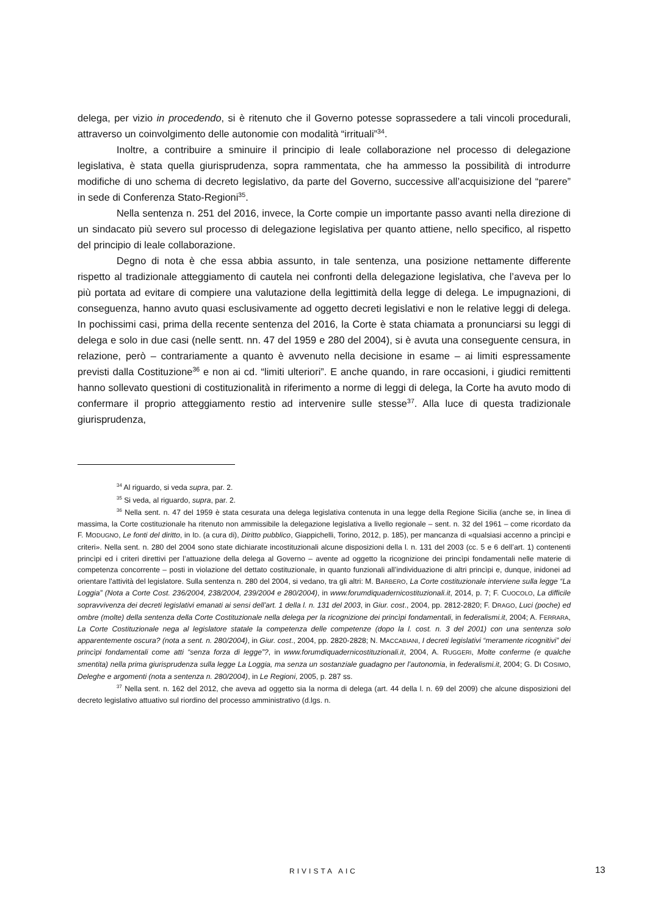delega, per vizio in procedendo, si è ritenuto che il Governo potesse soprassedere a tali vincoli procedurali, attraverso un coinvolgimento delle autonomie con modalità “irrituali”<sup>34</sup>.
Inoltre, a contribuire a sminuire il principio di leale collaborazione nel processo di delegazione legislativa, è stata quella giurisprudenza, sopra rammentata, che ha ammesso la possibilità di introdurre modifiche di uno schema di decreto legislativo, da parte del Governo, successive all’acquisizione del “parere” in sede di Conferenza Stato-Regioni<sup>35</sup>.
Nella sentenza n. 251 del 2016, invece, la Corte compie un importante passo avanti nella direzione di un sindacato più severo sul processo di delegazione legislativa per quanto attiene, nello specifico, al rispetto del principio di leale collaborazione.
Degno di nota è che essa abbia assunto, in tale sentenza, una posizione nettamente differente rispetto al tradizionale atteggiamento di cautela nei confronti della delegazione legislativa, che l’aveva per lo più portata ad evitare di compiere una valutazione della legittimità della legge di delega. Le impugnazioni, di conseguenza, hanno avuto quasi esclusivamente ad oggetto decreti legislativi e non le relative leggi di delega. In pochissimi casi, prima della recente sentenza del 2016, la Corte è stata chiamata a pronunciarsi su leggi di delega e solo in due casi (nelle sentt. nn. 47 del 1959 e 280 del 2004), si è avuta una conseguente censura, in relazione, però – contrariamente a quanto è avvenuto nella decisione in esame – ai limiti espressamente previsti dalla Costituzione<sup>36</sup> e non ai cd. “limiti ulteriori”. E anche quando, in rare occasioni, i giudici remittenti hanno sollevato questioni di costituzionalità in riferimento a norme di leggi di delega, la Corte ha avuto modo di confermare il proprio atteggiamento restio ad intervenire sulle stesse<sup>37</sup>. Alla luce di questa tradizionale giurisprudenza,
<sup>34</sup> Al riguardo, si veda supra, par. 2.
<sup>35</sup> Si veda, al riguardo, supra, par. 2.
<sup>36</sup> Nella sent. n. 47 del 1959 è stata cesurata una delega legislativa contenuta in una legge della Regione Sicilia (anche se, in linea di massima, la Corte costituzionale ha ritenuto non ammissibile la delegazione legislativa a livello regionale – sent. n. 32 del 1961 – come ricordato da F. MODUGNO, Le fonti del diritto, in ID. (a cura di), Diritto pubblico, Giappichelli, Torino, 2012, p. 185), per mancanza di «qualsiasi accenno a princìpi e criteri». Nella sent. n. 280 del 2004 sono state dichiarate incostituzionali alcune disposizioni della l. n. 131 del 2003 (cc. 5 e 6 dell’art. 1) contenenti princìpi ed i criteri direttivi per l’attuazione della delega al Governo – avente ad oggetto la ricognizione dei princìpi fondamentali nelle materie di competenza concorrente – posti in violazione del dettato costituzionale, in quanto funzionali all’individuazione di altri princìpi e, dunque, inidonei ad orientare l'attività del legislatore. Sulla sentenza n. 280 del 2004, si vedano, tra gli altri: M. BARBERO, La Corte costituzionale interviene sulla legge “La Loggia” (Nota a Corte Cost. 236/2004, 238/2004, 239/2004 e 280/2004), in www.forumdiquadernicostituzionali.it, 2014, p. 7; F. CUOCOLO, La difficile sopravvivenza dei decreti legislativi emanati ai sensi dell’art. 1 della l. n. 131 del 2003, in Giur. cost., 2004, pp. 2812-2820; F. DRAGO, Luci (poche) ed ombre (molte) della sentenza della Corte Costituzionale nella delega per la ricognizione dei princìpi fondamentali, in federalismi.it, 2004; A. FERRARA, La Corte Costituzionale nega al legislatore statale la competenza delle competenze (dopo la l. cost. n. 3 del 2001) con una sentenza solo apparentemente oscura? (nota a sent. n. 280/2004), in Giur. cost., 2004, pp. 2820-2828; N. MACCABIANI, I decreti legislativi “meramente ricognitivi” dei princìpi fondamentali come atti “senza forza di legge”?, in www.forumdiquadernicostituzionali.it, 2004, A. RUGGERI, Molte conferme (e qualche smentita) nella prima giurisprudenza sulla legge La Loggia, ma senza un sostanziale guadagno per l’autonomia, in federalismi.it, 2004; G. DI COSIMO, Deleghe e argomenti (nota a sentenza n. 280/2004), in Le Regioni, 2005, p. 287 ss.
<sup>37</sup> Nella sent. n. 162 del 2012, che aveva ad oggetto sia la norma di delega (art. 44 della l. n. 69 del 2009) che alcune disposizioni del decreto legislativo attuativo sul riordino del processo amministrativo (d.lgs. n.
RIVISTA AIC 13